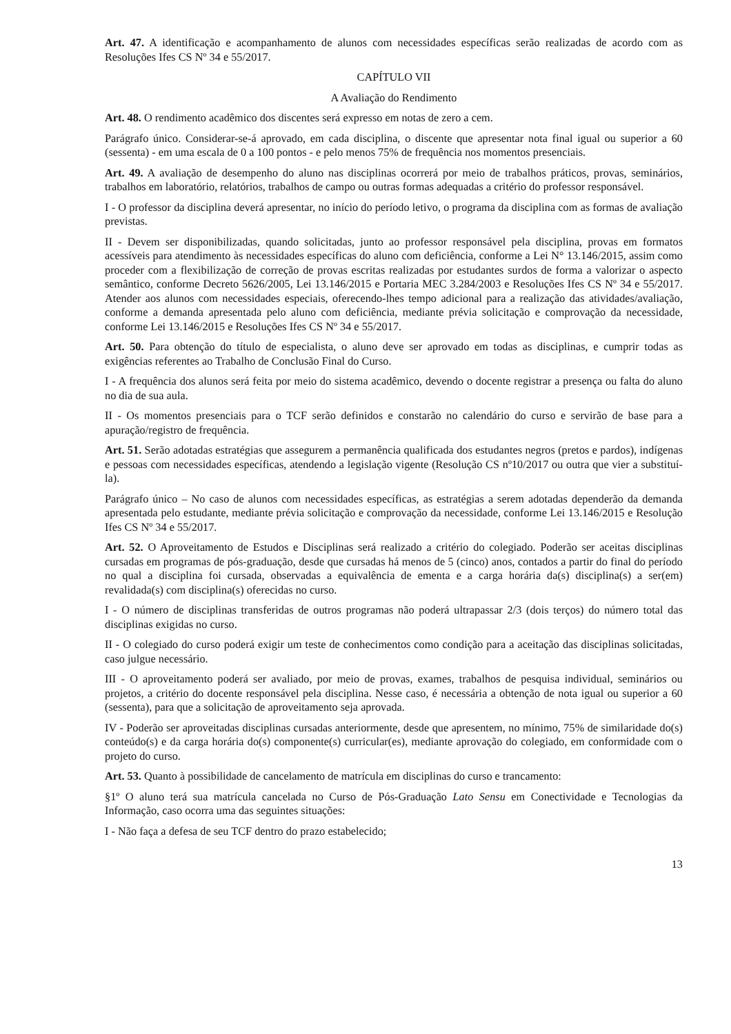Art. 47. A identificação e acompanhamento de alunos com necessidades específicas serão realizadas de acordo com as Resoluções Ifes CS Nº 34 e 55/2017.
CAPÍTULO VII
A Avaliação do Rendimento
Art. 48. O rendimento acadêmico dos discentes será expresso em notas de zero a cem.
Parágrafo único. Considerar-se-á aprovado, em cada disciplina, o discente que apresentar nota final igual ou superior a 60 (sessenta) - em uma escala de 0 a 100 pontos - e pelo menos 75% de frequência nos momentos presenciais.
Art. 49. A avaliação de desempenho do aluno nas disciplinas ocorrerá por meio de trabalhos práticos, provas, seminários, trabalhos em laboratório, relatórios, trabalhos de campo ou outras formas adequadas a critério do professor responsável.
I - O professor da disciplina deverá apresentar, no início do período letivo, o programa da disciplina com as formas de avaliação previstas.
II - Devem ser disponibilizadas, quando solicitadas, junto ao professor responsável pela disciplina, provas em formatos acessíveis para atendimento às necessidades específicas do aluno com deficiência, conforme a Lei N° 13.146/2015, assim como proceder com a flexibilização de correção de provas escritas realizadas por estudantes surdos de forma a valorizar o aspecto semântico, conforme Decreto 5626/2005, Lei 13.146/2015 e Portaria MEC 3.284/2003 e Resoluções Ifes CS Nº 34 e 55/2017. Atender aos alunos com necessidades especiais, oferecendo-lhes tempo adicional para a realização das atividades/avaliação, conforme a demanda apresentada pelo aluno com deficiência, mediante prévia solicitação e comprovação da necessidade, conforme Lei 13.146/2015 e Resoluções Ifes CS Nº 34 e 55/2017.
Art. 50. Para obtenção do título de especialista, o aluno deve ser aprovado em todas as disciplinas, e cumprir todas as exigências referentes ao Trabalho de Conclusão Final do Curso.
I - A frequência dos alunos será feita por meio do sistema acadêmico, devendo o docente registrar a presença ou falta do aluno no dia de sua aula.
II - Os momentos presenciais para o TCF serão definidos e constarão no calendário do curso e servirão de base para a apuração/registro de frequência.
Art. 51. Serão adotadas estratégias que assegurem a permanência qualificada dos estudantes negros (pretos e pardos), indígenas e pessoas com necessidades específicas, atendendo a legislação vigente (Resolução CS nº10/2017 ou outra que vier a substituí-la).
Parágrafo único – No caso de alunos com necessidades específicas, as estratégias a serem adotadas dependerão da demanda apresentada pelo estudante, mediante prévia solicitação e comprovação da necessidade, conforme Lei 13.146/2015 e Resolução Ifes CS Nº 34 e 55/2017.
Art. 52. O Aproveitamento de Estudos e Disciplinas será realizado a critério do colegiado. Poderão ser aceitas disciplinas cursadas em programas de pós-graduação, desde que cursadas há menos de 5 (cinco) anos, contados a partir do final do período no qual a disciplina foi cursada, observadas a equivalência de ementa e a carga horária da(s) disciplina(s) a ser(em) revalidada(s) com disciplina(s) oferecidas no curso.
I - O número de disciplinas transferidas de outros programas não poderá ultrapassar 2/3 (dois terços) do número total das disciplinas exigidas no curso.
II - O colegiado do curso poderá exigir um teste de conhecimentos como condição para a aceitação das disciplinas solicitadas, caso julgue necessário.
III - O aproveitamento poderá ser avaliado, por meio de provas, exames, trabalhos de pesquisa individual, seminários ou projetos, a critério do docente responsável pela disciplina. Nesse caso, é necessária a obtenção de nota igual ou superior a 60 (sessenta), para que a solicitação de aproveitamento seja aprovada.
IV - Poderão ser aproveitadas disciplinas cursadas anteriormente, desde que apresentem, no mínimo, 75% de similaridade do(s) conteúdo(s) e da carga horária do(s) componente(s) curricular(es), mediante aprovação do colegiado, em conformidade com o projeto do curso.
Art. 53. Quanto à possibilidade de cancelamento de matrícula em disciplinas do curso e trancamento:
§1º O aluno terá sua matrícula cancelada no Curso de Pós-Graduação Lato Sensu em Conectividade e Tecnologias da Informação, caso ocorra uma das seguintes situações:
I - Não faça a defesa de seu TCF dentro do prazo estabelecido;
13